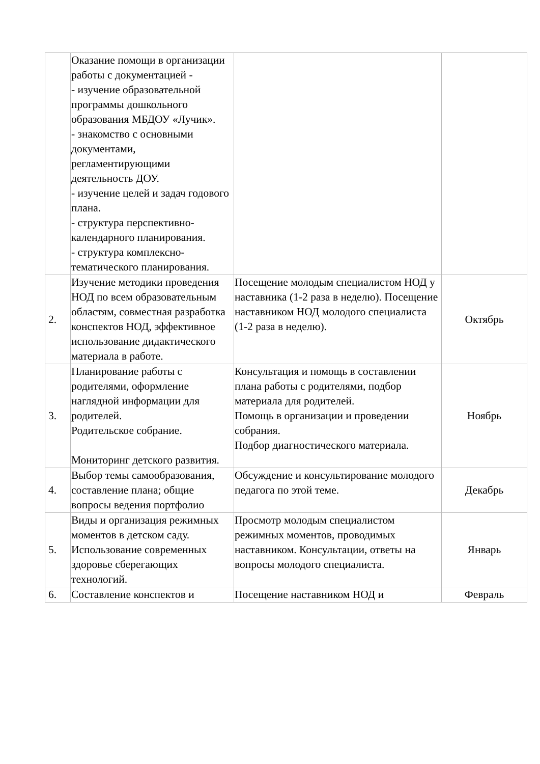| | Оказание помощи в организации работы с документацией - - изучение образовательной программы дошкольного образования МБДОУ «Лучик». - знакомство с основными документами, регламентирующими деятельность ДОУ. - изучение целей и задач годового плана. - структура перспективно-календарного планирования. - структура комплексно-тематического планирования. | | |
| 2. | Изучение методики проведения НОД по всем образовательным областям, совместная разработка конспектов НОД, эффективное использование дидактического материала в работе. | Посещение молодым специалистом НОД у наставника (1-2 раза в неделю). Посещение наставником НОД молодого специалиста (1-2 раза в неделю). | Октябрь |
| 3. | Планирование работы с родителями, оформление наглядной информации для родителей. Родительское собрание. Мониторинг детского развития. | Консультация и помощь в составлении плана работы с родителями, подбор материала для родителей. Помощь в организации и проведении собрания. Подбор диагностического материала. | Ноябрь |
| 4. | Выбор темы самообразования, составление плана; общие вопросы ведения портфолио | Обсуждение и консультирование молодого педагога по этой теме. | Декабрь |
| 5. | Виды и организация режимных моментов в детском саду. Использование современных здоровье сберегающих технологий. | Просмотр молодым специалистом режимных моментов, проводимых наставником. Консультации, ответы на вопросы молодого специалиста. | Январь |
| 6. | Составление конспектов и | Посещение наставником НОД и | Февраль |